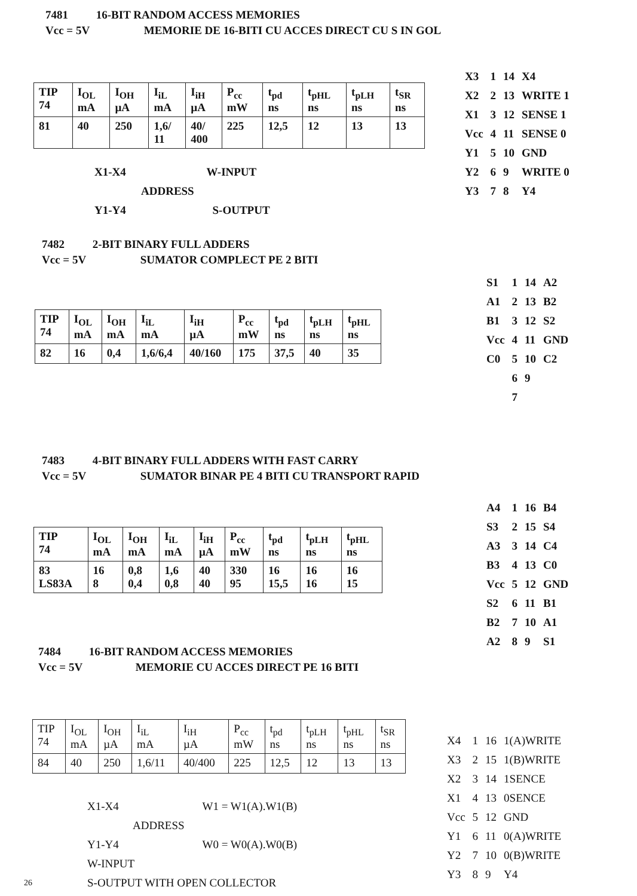7481 16-BIT RANDOM ACCESS MEMORIES
Vcc = 5V MEMORIE DE 16-BITI CU ACCES DIRECT CU S IN GOL
| TIP 74 | I<sub>OL</sub> mA | I<sub>OH</sub> µA | I<sub>iL</sub> mA | I<sub>iH</sub> µA | P<sub>cc</sub> mW | t<sub>pd</sub> ns | t<sub>pHL</sub> ns | t<sub>pLH</sub> ns | t<sub>SR</sub> ns |
| 81 | 40 | 250 | 1,6/ 11 | 40/ 400 | 225 | 12,5 | 12 | 13 | 13 |
X1-X4 W-INPUT
ADDRESS
Y1-Y4 S-OUTPUT
| X3 | 1 | 14 | X4 |
| X2 | 2 | 13 | WRITE 1 |
| X1 | 3 | 12 | SENSE 1 |
| Vcc | 4 | 11 | SENSE 0 |
| Y1 | 5 | 10 | GND |
| Y2 | 6 | 9 | WRITE 0 |
| Y3 | 7 | 8 | Y4 |
7482 2-BIT BINARY FULL ADDERS
Vcc = 5V SUMATOR COMPLECT PE 2 BITI
| TIP 74 | I<sub>OL</sub> mA | I<sub>OH</sub> mA | I<sub>iL</sub> mA | I<sub>iH</sub> µA | P<sub>cc</sub> mW | t<sub>pd</sub> ns | t<sub>pLH</sub> ns | t<sub>pHL</sub> ns |
| 82 | 16 | 0,4 | 1,6/6,4 | 40/160 | 175 | 37,5 | 40 | 35 |
| S1 | 1 | 14 | A2 |
| A1 | 2 | 13 | B2 |
| B1 | 3 | 12 | S2 |
| Vcc | 4 | 11 | GND |
| C0 | 5 | 10 | C2 |
| | 6 | 9 | |
| | 7 | | |
7483 4-BIT BINARY FULL ADDERS WITH FAST CARRY
Vcc = 5V SUMATOR BINAR PE 4 BITI CU TRANSPORT RAPID
| TIP 74 | I<sub>OL</sub> mA | I<sub>OH</sub> mA | I<sub>iL</sub> mA | I<sub>iH</sub> µA | P<sub>cc</sub> mW | t<sub>pd</sub> ns | t<sub>pLH</sub> ns | t<sub>pHL</sub> ns |
| 83 LS83A | 16 8 | 0,8 0,4 | 1,6 0,8 | 40 40 | 330 95 | 16 15,5 | 16 16 | 16 15 |
| A4 | 1 | 16 | B4 |
| S3 | 2 | 15 | S4 |
| A3 | 3 | 14 | C4 |
| B3 | 4 | 13 | C0 |
| Vcc | 5 | 12 | GND |
| S2 | 6 | 11 | B1 |
| B2 | 7 | 10 | A1 |
| A2 | 8 | 9 | S1 |
7484 16-BIT RANDOM ACCESS MEMORIES
Vcc = 5V MEMORIE CU ACCES DIRECT PE 16 BITI
| TIP 74 | I<sub>OL</sub> mA | I<sub>OH</sub> µA | I<sub>iL</sub> mA | I<sub>iH</sub> µA | P<sub>cc</sub> mW | t<sub>pd</sub> ns | t<sub>pLH</sub> ns | t<sub>pHL</sub> ns | t<sub>SR</sub> ns |
| 84 | 40 | 250 | 1,6/11 | 40/400 | 225 | 12,5 | 12 | 13 | 13 |
X1-X4 W1 = W1(A).W1(B)
ADDRESS
Y1-Y4 W0 = W0(A).W0(B)
W-INPUT
S-OUTPUT WITH OPEN COLLECTOR
26
| X4 | 1 | 16 | 1(A)WRITE |
| X3 | 2 | 15 | 1(B)WRITE |
| X2 | 3 | 14 | 1SENCE |
| X1 | 4 | 13 | 0SENCE |
| Vcc | 5 | 12 | GND |
| Y1 | 6 | 11 | 0(A)WRITE |
| Y2 | 7 | 10 | 0(B)WRITE |
| Y3 | 8 | 9 | Y4 |